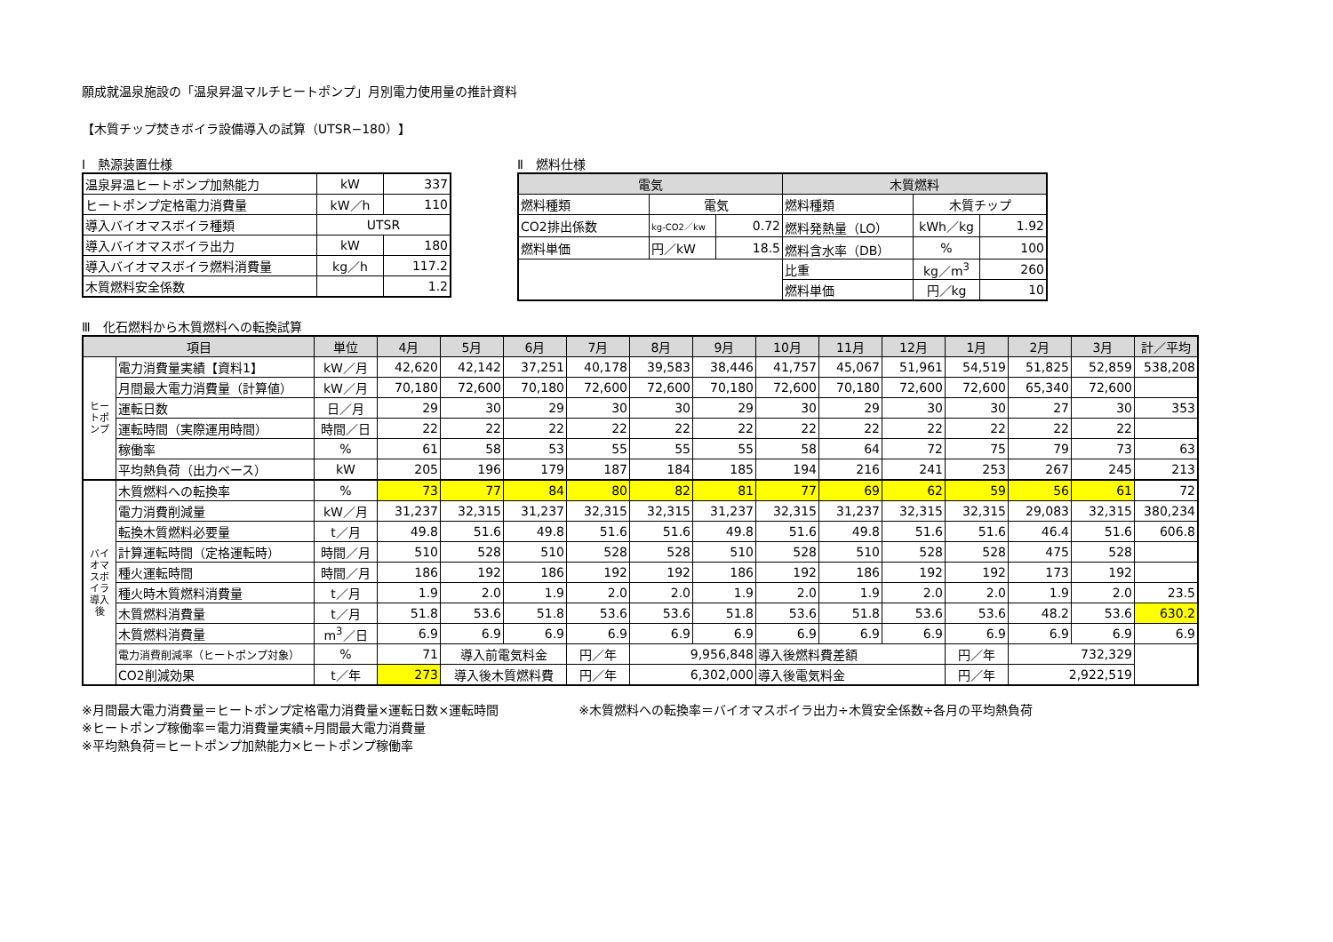願成就温泉施設の「温泉昇温マルチヒートポンプ」月別電力使用量の推計資料
【木質チップ焚きボイラ設備導入の試算（UTSR−180）】
Ⅰ　熱源装置仕様
| 温泉昇温ヒートポンプ加熱能力 | kW | 337 |
| ヒートポンプ定格電力消費量 | kW／h | 110 |
| 導入バイオマスボイラ種類 | UTSR | |
| 導入バイオマスボイラ出力 | kW | 180 |
| 導入バイオマスボイラ燃料消費量 | kg／h | 117.2 |
| 木質燃料安全係数 | | 1.2 |
Ⅱ　燃料仕様
| 電気 | | | 木質燃料 | | |
| 燃料種類 | 電気 | | 燃料種類 | 木質チップ | |
| CO2排出係数 | kg-CO2／kw | 0.72 | 燃料発熱量（LO） | kWh／kg | 1.92 |
| 燃料単価 | 円／kW | 18.5 | 燃料含水率（DB） | % | 100 |
| | | | 比重 | kg／m<sup>3</sup> | 260 |
| | | | 燃料単価 | 円／kg | 10 |
Ⅲ　化石燃料から木質燃料への転換試算
| 項目 | | 単位 | 4月 | 5月 | 6月 | 7月 | 8月 | 9月 | 10月 | 11月 | 12月 | 1月 | 2月 | 3月 | 計／平均 |
| ヒートポンプ | 電力消費量実績【資料1】 | kW／月 | 42,620 | 42,142 | 37,251 | 40,178 | 39,583 | 38,446 | 41,757 | 45,067 | 51,961 | 54,519 | 51,825 | 52,859 | 538,208 |
| | 月間最大電力消費量（計算値） | kW／月 | 70,180 | 72,600 | 70,180 | 72,600 | 72,600 | 70,180 | 72,600 | 70,180 | 72,600 | 72,600 | 65,340 | 72,600 | |
| | 運転日数 | 日／月 | 29 | 30 | 29 | 30 | 30 | 29 | 30 | 29 | 30 | 30 | 27 | 30 | 353 |
| | 運転時間（実際運用時間） | 時間／日 | 22 | 22 | 22 | 22 | 22 | 22 | 22 | 22 | 22 | 22 | 22 | 22 | |
| | 稼働率 | % | 61 | 58 | 53 | 55 | 55 | 55 | 58 | 64 | 72 | 75 | 79 | 73 | 63 |
| | 平均熱負荷（出力ベース） | kW | 205 | 196 | 179 | 187 | 184 | 185 | 194 | 216 | 241 | 253 | 267 | 245 | 213 |
| バイオマスボイラ導入後 | 木質燃料への転換率 | % | 73 | 77 | 84 | 80 | 82 | 81 | 77 | 69 | 62 | 59 | 56 | 61 | 72 |
| | 電力消費削減量 | kW／月 | 31,237 | 32,315 | 31,237 | 32,315 | 32,315 | 31,237 | 32,315 | 31,237 | 32,315 | 32,315 | 29,083 | 32,315 | 380,234 |
| | 転換木質燃料必要量 | t／月 | 49.8 | 51.6 | 49.8 | 51.6 | 51.6 | 49.8 | 51.6 | 49.8 | 51.6 | 51.6 | 46.4 | 51.6 | 606.8 |
| | 計算運転時間（定格運転時） | 時間／月 | 510 | 528 | 510 | 528 | 528 | 510 | 528 | 510 | 528 | 528 | 475 | 528 | |
| | 種火運転時間 | 時間／月 | 186 | 192 | 186 | 192 | 192 | 186 | 192 | 186 | 192 | 192 | 173 | 192 | |
| | 種火時木質燃料消費量 | t／月 | 1.9 | 2.0 | 1.9 | 2.0 | 2.0 | 1.9 | 2.0 | 1.9 | 2.0 | 2.0 | 1.9 | 2.0 | 23.5 |
| | 木質燃料消費量 | t／月 | 51.8 | 53.6 | 51.8 | 53.6 | 53.6 | 51.8 | 53.6 | 51.8 | 53.6 | 53.6 | 48.2 | 53.6 | 630.2 |
| | 木質燃料消費量 | m<sup>3</sup>／日 | 6.9 | 6.9 | 6.9 | 6.9 | 6.9 | 6.9 | 6.9 | 6.9 | 6.9 | 6.9 | 6.9 | 6.9 | 6.9 |
| | 電力消費削減率（ヒートポンプ対象） | % | 71 | 導入前電気料金 | | 円／年 | 9,956,848 | | 導入後燃料費差額 | | | 円／年 | 732,329 | | |
| | CO2削減効果 | t／年 | 273 | 導入後木質燃料費 | | 円／年 | 6,302,000 | | 導入後電気料金 | | | 円／年 | 2,922,519 | | |
※月間最大電力消費量＝ヒートポンプ定格電力消費量×運転日数×運転時間
※ヒートポンプ稼働率＝電力消費量実績÷月間最大電力消費量
※平均熱負荷＝ヒートポンプ加熱能力×ヒートポンプ稼働率
※木質燃料への転換率＝バイオマスボイラ出力÷木質安全係数÷各月の平均熱負荷